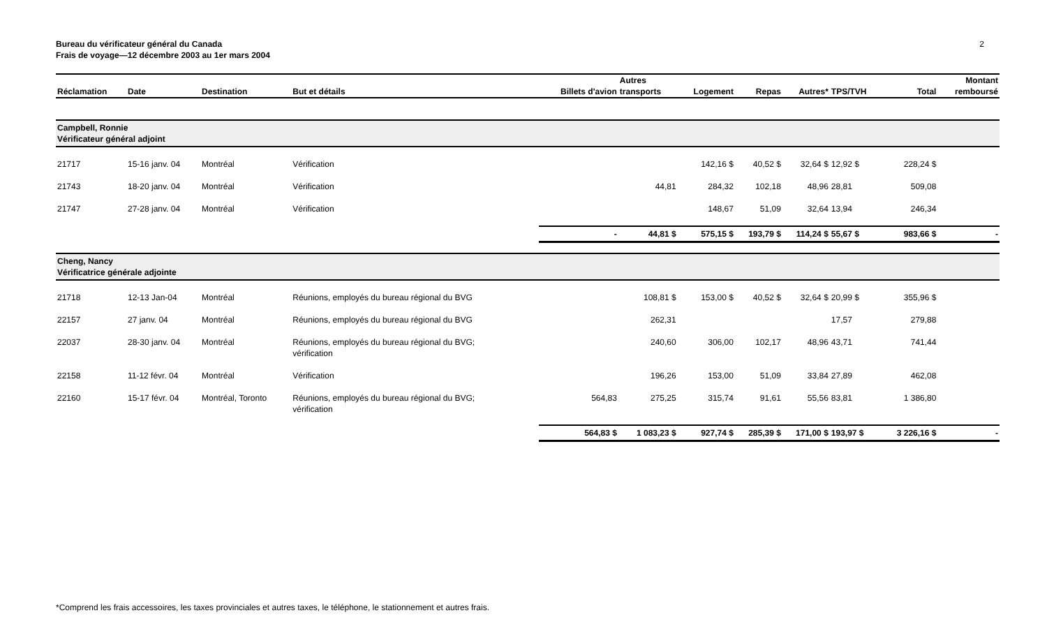Bureau du vérificateur général du Canada
Frais de voyage—12 décembre 2003 au 1er mars 2004
2
| Réclamation | Date | Destination | But et détails | Billets d'avion | Autres transports | Logement | Repas | Autres* | TPS/TVH | Total | Montant remboursé |
| --- | --- | --- | --- | --- | --- | --- | --- | --- | --- | --- | --- |
| Campbell, Ronnie Vérificateur général adjoint | | | | | | | | | | | |
| 21717 | 15-16 janv. 04 | Montréal | Vérification | | | 142,16 $ | 40,52 $ | 32,64 $ | 12,92 $ | 228,24 $ | |
| 21743 | 18-20 janv. 04 | Montréal | Vérification | | 44,81 | 284,32 | 102,18 | 48,96 | 28,81 | 509,08 | |
| 21747 | 27-28 janv. 04 | Montréal | Vérification | | | 148,67 | 51,09 | 32,64 | 13,94 | 246,34 | |
| | | | | - | 44,81 $ | 575,15 $ | 193,79 $ | 114,24 $ | 55,67 $ | 983,66 $ | - |
| Cheng, Nancy Vérificatrice générale adjointe | | | | | | | | | | | |
| 21718 | 12-13 Jan-04 | Montréal | Réunions, employés du bureau régional du BVG | | 108,81 $ | 153,00 $ | 40,52 $ | 32,64 $ | 20,99 $ | 355,96 $ | |
| 22157 | 27 janv. 04 | Montréal | Réunions, employés du bureau régional du BVG | | 262,31 | | | | 17,57 | 279,88 | |
| 22037 | 28-30 janv. 04 | Montréal | Réunions, employés du bureau régional du BVG; vérification | | 240,60 | 306,00 | 102,17 | 48,96 | 43,71 | 741,44 | |
| 22158 | 11-12 févr. 04 | Montréal | Vérification | | 196,26 | 153,00 | 51,09 | 33,84 | 27,89 | 462,08 | |
| 22160 | 15-17 févr. 04 | Montréal, Toronto | Réunions, employés du bureau régional du BVG; vérification | 564,83 | 275,25 | 315,74 | 91,61 | 55,56 | 83,81 | 1 386,80 | |
| | | | | 564,83 $ | 1 083,23 $ | 927,74 $ | 285,39 $ | 171,00 $ | 193,97 $ | 3 226,16 $ | - |
*Comprend les frais accessoires, les taxes provinciales et autres taxes, le téléphone, le stationnement et autres frais.